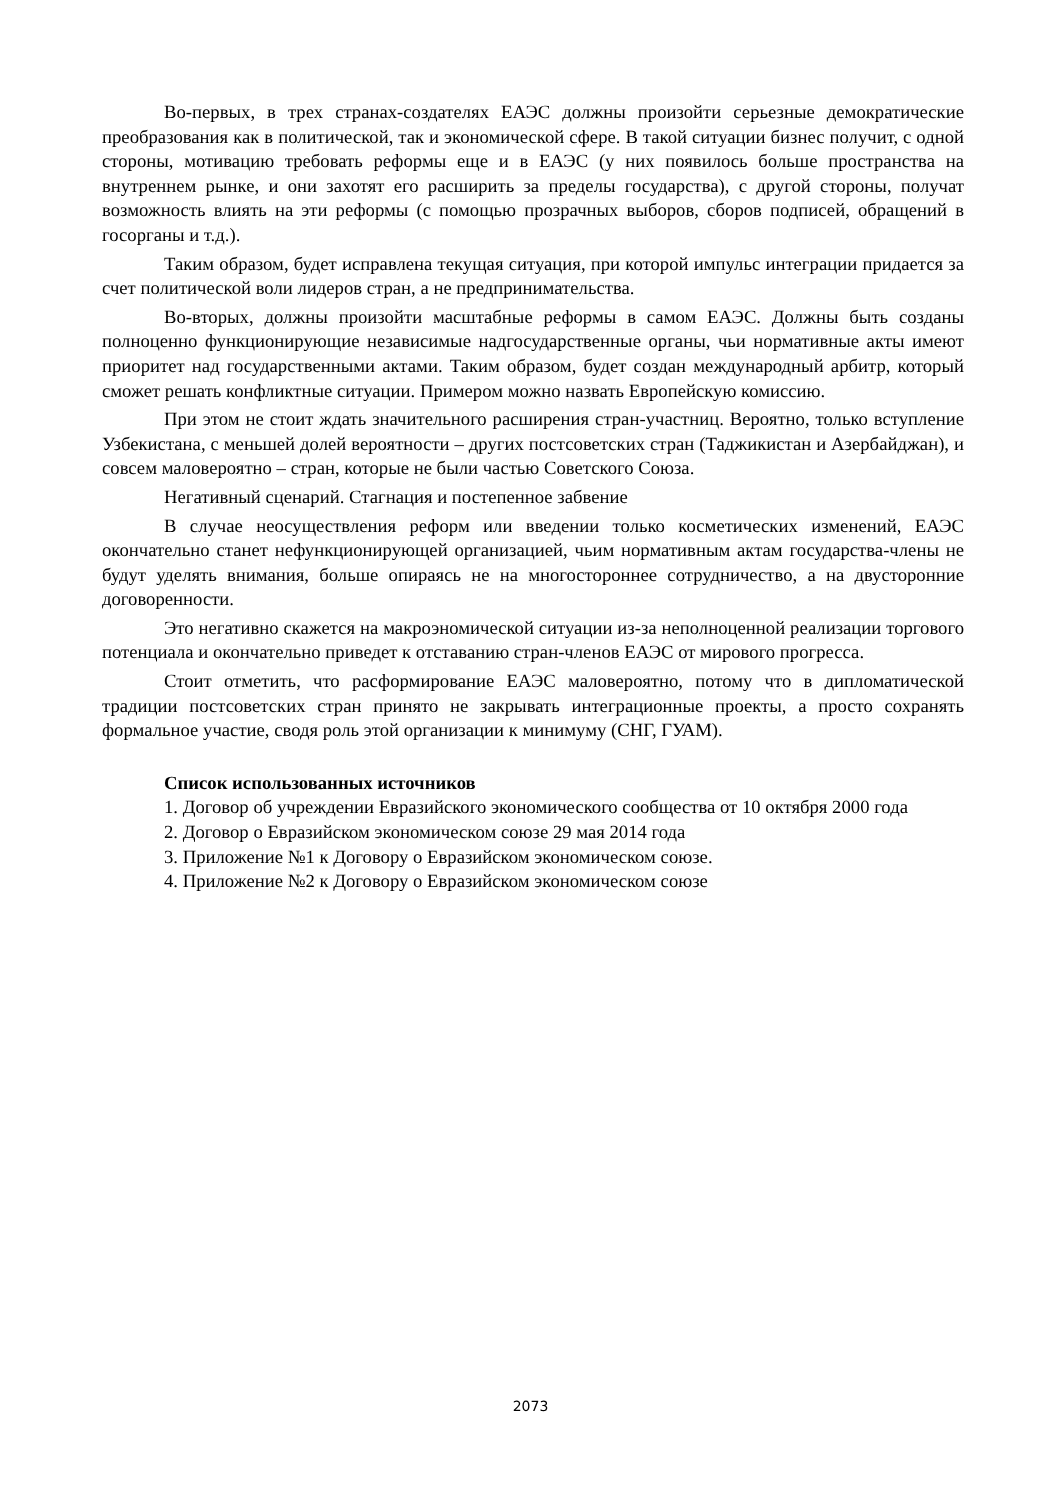Во-первых, в трех странах-создателях ЕАЭС должны произойти серьезные демократические преобразования как в политической, так и экономической сфере. В такой ситуации бизнес получит, с одной стороны, мотивацию требовать реформы еще и в ЕАЭС (у них появилось больше пространства на внутреннем рынке, и они захотят его расширить за пределы государства), с другой стороны, получат возможность влиять на эти реформы (с помощью прозрачных выборов, сборов подписей, обращений в госорганы и т.д.).
Таким образом, будет исправлена текущая ситуация, при которой импульс интеграции придается за счет политической воли лидеров стран, а не предпринимательства.
Во-вторых, должны произойти масштабные реформы в самом ЕАЭС. Должны быть созданы полноценно функционирующие независимые надгосударственные органы, чьи нормативные акты имеют приоритет над государственными актами. Таким образом, будет создан международный арбитр, который сможет решать конфликтные ситуации. Примером можно назвать Европейскую комиссию.
При этом не стоит ждать значительного расширения стран-участниц. Вероятно, только вступление Узбекистана, с меньшей долей вероятности – других постсоветских стран (Таджикистан и Азербайджан), и совсем маловероятно – стран, которые не были частью Советского Союза.
Негативный сценарий. Стагнация и постепенное забвение
В случае неосуществления реформ или введении только косметических изменений, ЕАЭС окончательно станет нефункционирующей организацией, чьим нормативным актам государства-члены не будут уделять внимания, больше опираясь не на многостороннее сотрудничество, а на двусторонние договоренности.
Это негативно скажется на макроэномической ситуации из-за неполноценной реализации торгового потенциала и окончательно приведет к отставанию стран-членов ЕАЭС от мирового прогресса.
Стоит отметить, что расформирование ЕАЭС маловероятно, потому что в дипломатической традиции постсоветских стран принято не закрывать интеграционные проекты, а просто сохранять формальное участие, сводя роль этой организации к минимуму (СНГ, ГУАМ).
Список использованных источников
1. Договор об учреждении Евразийского экономического сообщества от 10 октября 2000 года
2. Договор о Евразийском экономическом союзе 29 мая 2014 года
3. Приложение №1 к Договору о Евразийском экономическом союзе.
4. Приложение №2 к Договору о Евразийском экономическом союзе
2073